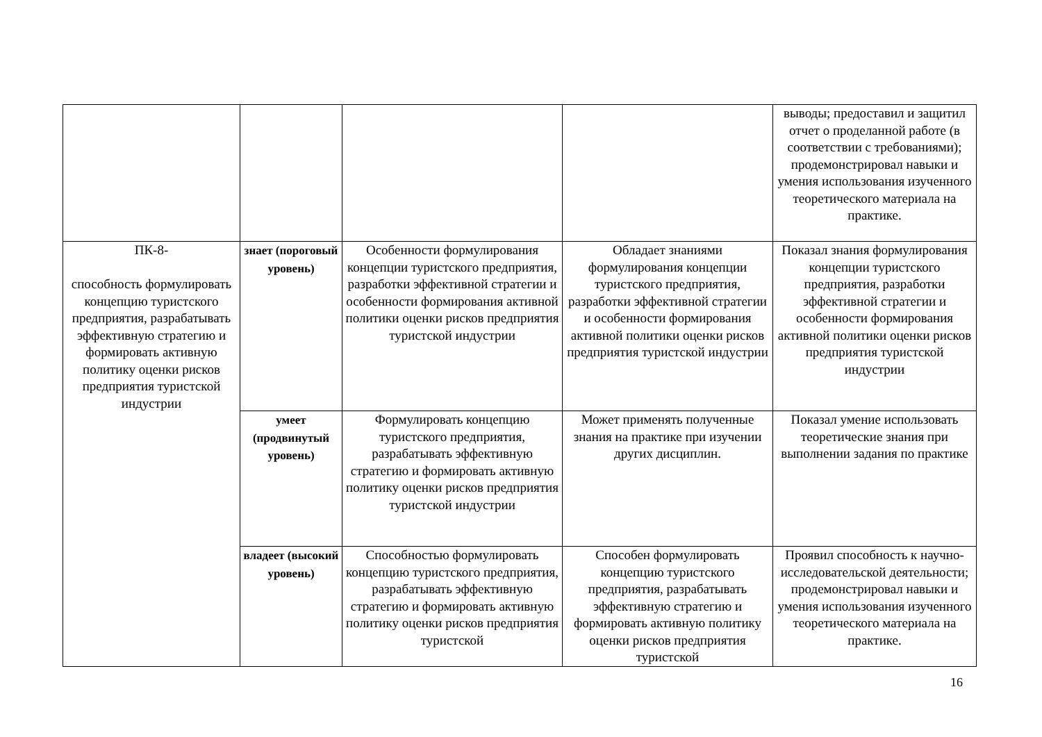| | | | | выводы; предоставил и защитил отчет о проделанной работе (в соответствии с требованиями); продемонстрировал навыки и умения использования изученного теоретического материала на практике. |
| ПК-8- способность формулировать концепцию туристского предприятия, разрабатывать эффективную стратегию и формировать активную политику оценки рисков предприятия туристской индустрии | знает (пороговый уровень) | Особенности формулирования концепции туристского предприятия, разработки эффективной стратегии и особенности формирования активной политики оценки рисков предприятия туристской индустрии | Обладает знаниями формулирования концепции туристского предприятия, разработки эффективной стратегии и особенности формирования активной политики оценки рисков предприятия туристской индустрии | Показал знания формулирования концепции туристского предприятия, разработки эффективной стратегии и особенности формирования активной политики оценки рисков предприятия туристской индустрии |
| | умеет (продвинутый уровень) | Формулировать концепцию туристского предприятия, разрабатывать эффективную стратегию и формировать активную политику оценки рисков предприятия туристской индустрии | Может применять полученные знания на практике при изучении других дисциплин. | Показал умение использовать теоретические знания при выполнении задания по практике |
| | владеет (высокий уровень) | Способностью формулировать концепцию туристского предприятия, разрабатывать эффективную стратегию и формировать активную политику оценки рисков предприятия туристской | Способен формулировать концепцию туристского предприятия, разрабатывать эффективную стратегию и формировать активную политику оценки рисков предприятия туристской | Проявил способность к научно-исследовательской деятельности; продемонстрировал навыки и умения использования изученного теоретического материала на практике. |
16